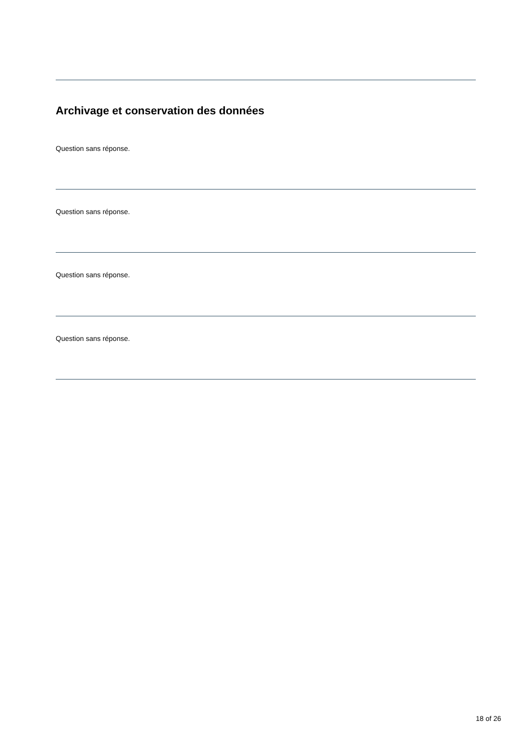Archivage et conservation des données
Question sans réponse.
Question sans réponse.
Question sans réponse.
Question sans réponse.
18 of 26